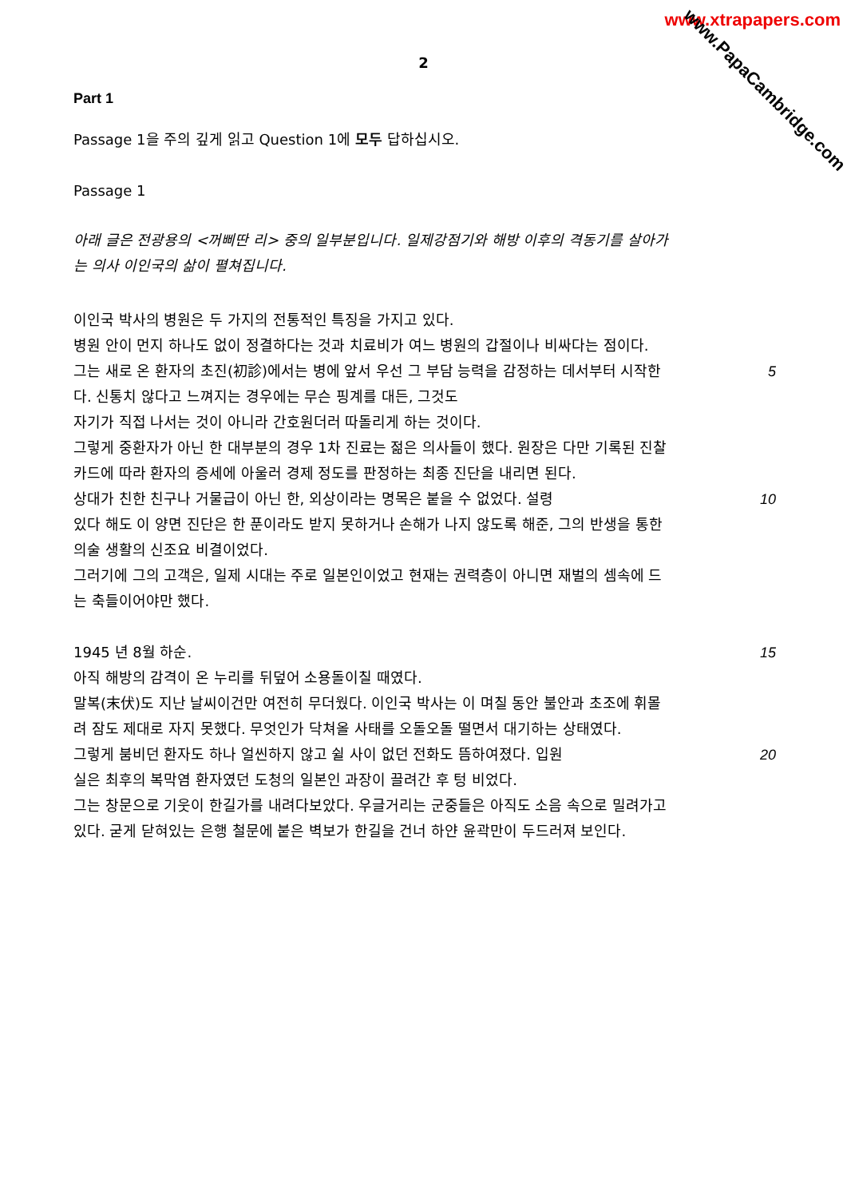www.xtrapapers.com
www.PapaCambridge.com
2
Part 1
Passage 1을 주의 깊게 읽고 Question 1에 모두 답하십시오.
Passage 1
아래 글은 전광용의 <꺼삐딴 리> 중의 일부분입니다. 일제강점기와 해방 이후의 격동기를 살아가는 의사 이인국의 삶이 펼쳐집니다.
이인국 박사의 병원은 두 가지의 전통적인 특징을 가지고 있다.
병원 안이 먼지 하나도 없이 정결하다는 것과 치료비가 여느 병원의 갑절이나 비싸다는 점이다.
그는 새로 온 환자의 초진(初診)에서는 병에 앞서 우선 그 부담 능력을 감정하는 데서부터 시작한다. 신통치 않다고 느껴지는 경우에는 무슨 핑계를 대든, 그것도 5
자기가 직접 나서는 것이 아니라 간호원더러 따돌리게 하는 것이다.
그렇게 중환자가 아닌 한 대부분의 경우 1차 진료는 젊은 의사들이 했다. 원장은 다만 기록된 진찰 카드에 따라 환자의 증세에 아울러 경제 정도를 판정하는 최종 진단을 내리면 된다.
상대가 친한 친구나 거물급이 아닌 한, 외상이라는 명목은 붙을 수 없었다. 설령 10
있다 해도 이 양면 진단은 한 푼이라도 받지 못하거나 손해가 나지 않도록 해준, 그의 반생을 통한 의술 생활의 신조요 비결이었다.
그러기에 그의 고객은, 일제 시대는 주로 일본인이었고 현재는 권력층이 아니면 재벌의 셈속에 드는 축들이어야만 했다.
1945 년 8월 하순. 15
아직 해방의 감격이 온 누리를 뒤덮어 소용돌이칠 때였다.
말복(末伏)도 지난 날씨이건만 여전히 무더웠다. 이인국 박사는 이 며칠 동안 불안과 초조에 휘몰려 잠도 제대로 자지 못했다. 무엇인가 닥쳐올 사태를 오돌오돌 떨면서 대기하는 상태였다.
그렇게 붐비던 환자도 하나 얼씬하지 않고 쉴 사이 없던 전화도 뜸하여졌다. 입원 20
실은 최후의 복막염 환자였던 도청의 일본인 과장이 끌려간 후 텅 비었다.
그는 창문으로 기웃이 한길가를 내려다보았다. 우글거리는 군중들은 아직도 소음 속으로 밀려가고 있다. 굳게 닫혀있는 은행 철문에 붙은 벽보가 한길을 건너 하얀 윤곽만이 두드러져 보인다.